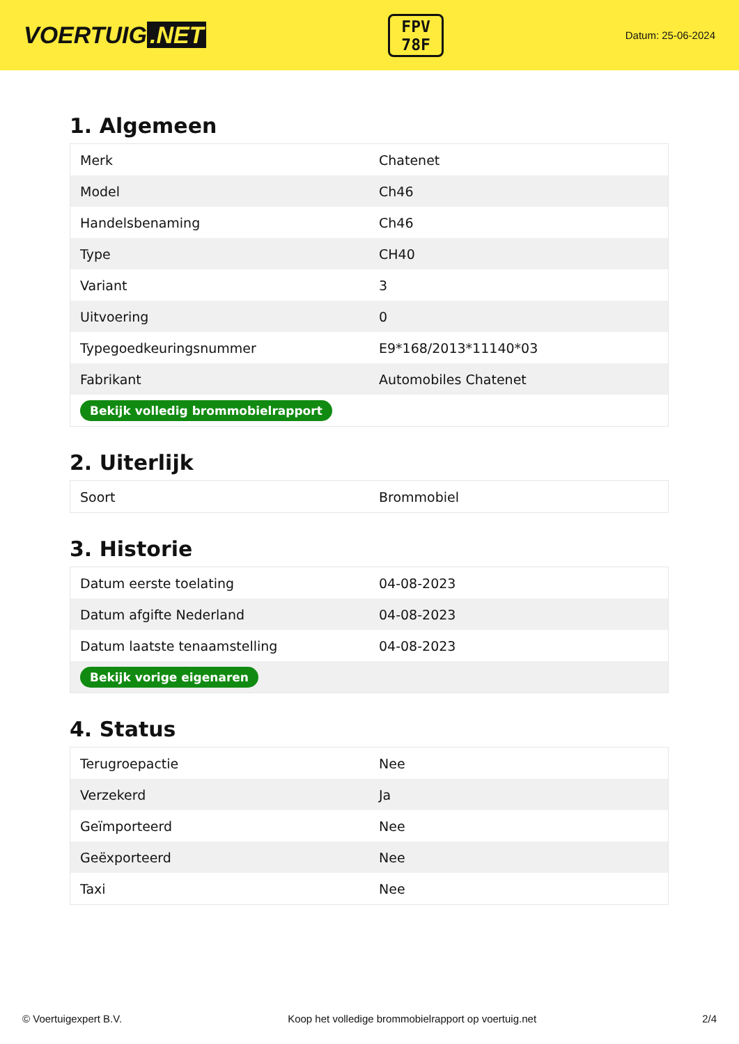VOERTUIG.NET
FPV
78F
Datum: 25-06-2024
1. Algemeen
| Merk | Chatenet |
| Model | Ch46 |
| Handelsbenaming | Ch46 |
| Type | CH40 |
| Variant | 3 |
| Uitvoering | 0 |
| Typegoedkeuringsnummer | E9*168/2013*11140*03 |
| Fabrikant | Automobiles Chatenet |
| Bekijk volledig brommobielrapport | |
2. Uiterlijk
| Soort | Brommobiel |
3. Historie
| Datum eerste toelating | 04-08-2023 |
| Datum afgifte Nederland | 04-08-2023 |
| Datum laatste tenaamstelling | 04-08-2023 |
| Bekijk vorige eigenaren | |
4. Status
| Terugroepactie | Nee |
| Verzekerd | Ja |
| Geïmporteerd | Nee |
| Geëxporteerd | Nee |
| Taxi | Nee |
© Voertuigexpert B.V. Koop het volledige brommobielrapport op voertuig.net 2/4